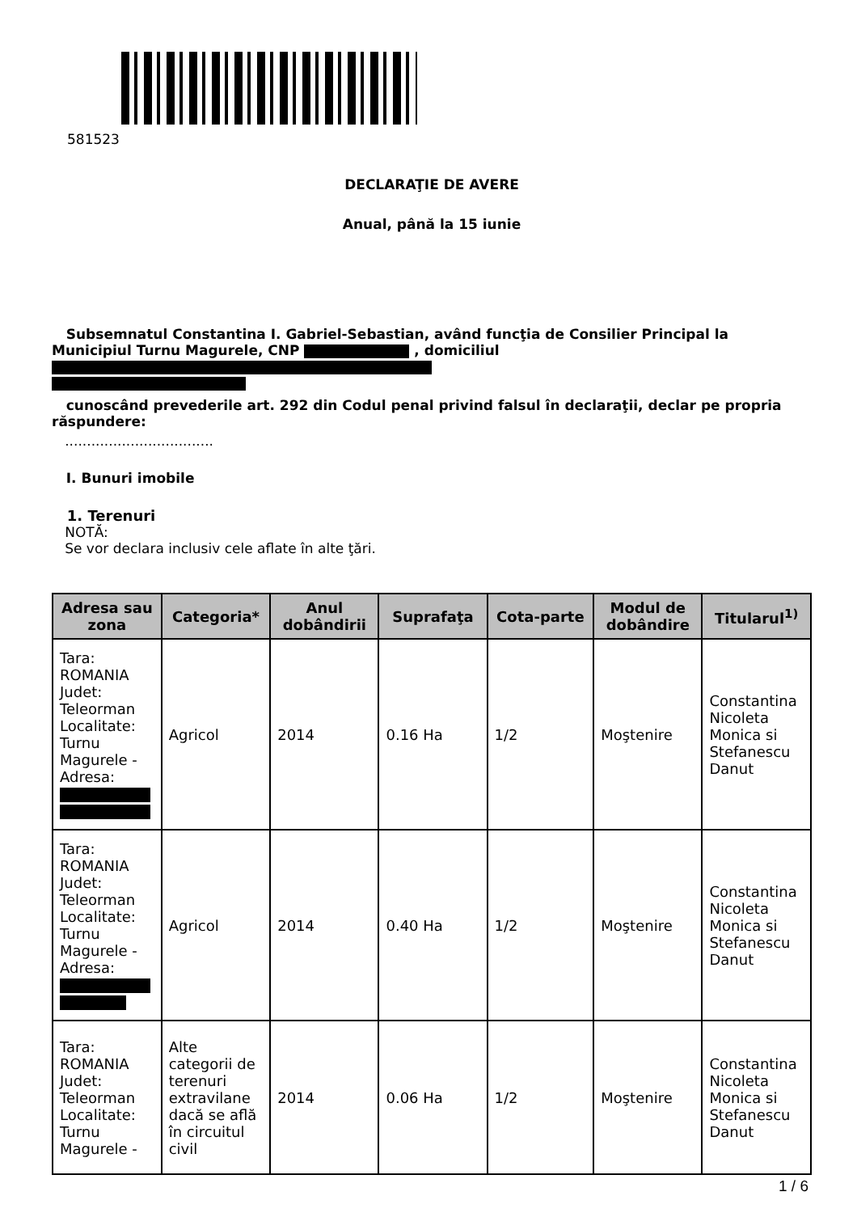581523
DECLARAŢIE DE AVERE
Anual, până la 15 iunie
Subsemnatul Constantina I. Gabriel-Sebastian, având funcţia de Consilier Principal la Municipiul Turnu Magurele, CNP , domiciliul
cunoscând prevederile art. 292 din Codul penal privind falsul în declaraţii, declar pe propria răspundere:
..................................
I. Bunuri imobile
1. Terenuri
NOTĂ:
Se vor declara inclusiv cele aflate în alte ţări.
| Adresa sau zona | Categoria* | Anul dobândirii | Suprafaţa | Cota-parte | Modul de dobândire | Titularul<sup>1)</sup> |
| --- | --- | --- | --- | --- | --- | --- |
| Tara: ROMANIA Judet: Teleorman Localitate: Turnu Magurele - Adresa: | Agricol | 2014 | 0.16 Ha | 1/2 | Moştenire | Constantina Nicoleta Monica si Stefanescu Danut |
| Tara: ROMANIA Judet: Teleorman Localitate: Turnu Magurele - Adresa: | Agricol | 2014 | 0.40 Ha | 1/2 | Moştenire | Constantina Nicoleta Monica si Stefanescu Danut |
| Tara: ROMANIA Judet: Teleorman Localitate: Turnu Magurele - | Alte categorii de terenuri extravilane dacă se află în circuitul civil | 2014 | 0.06 Ha | 1/2 | Moştenire | Constantina Nicoleta Monica si Stefanescu Danut |
1 / 6